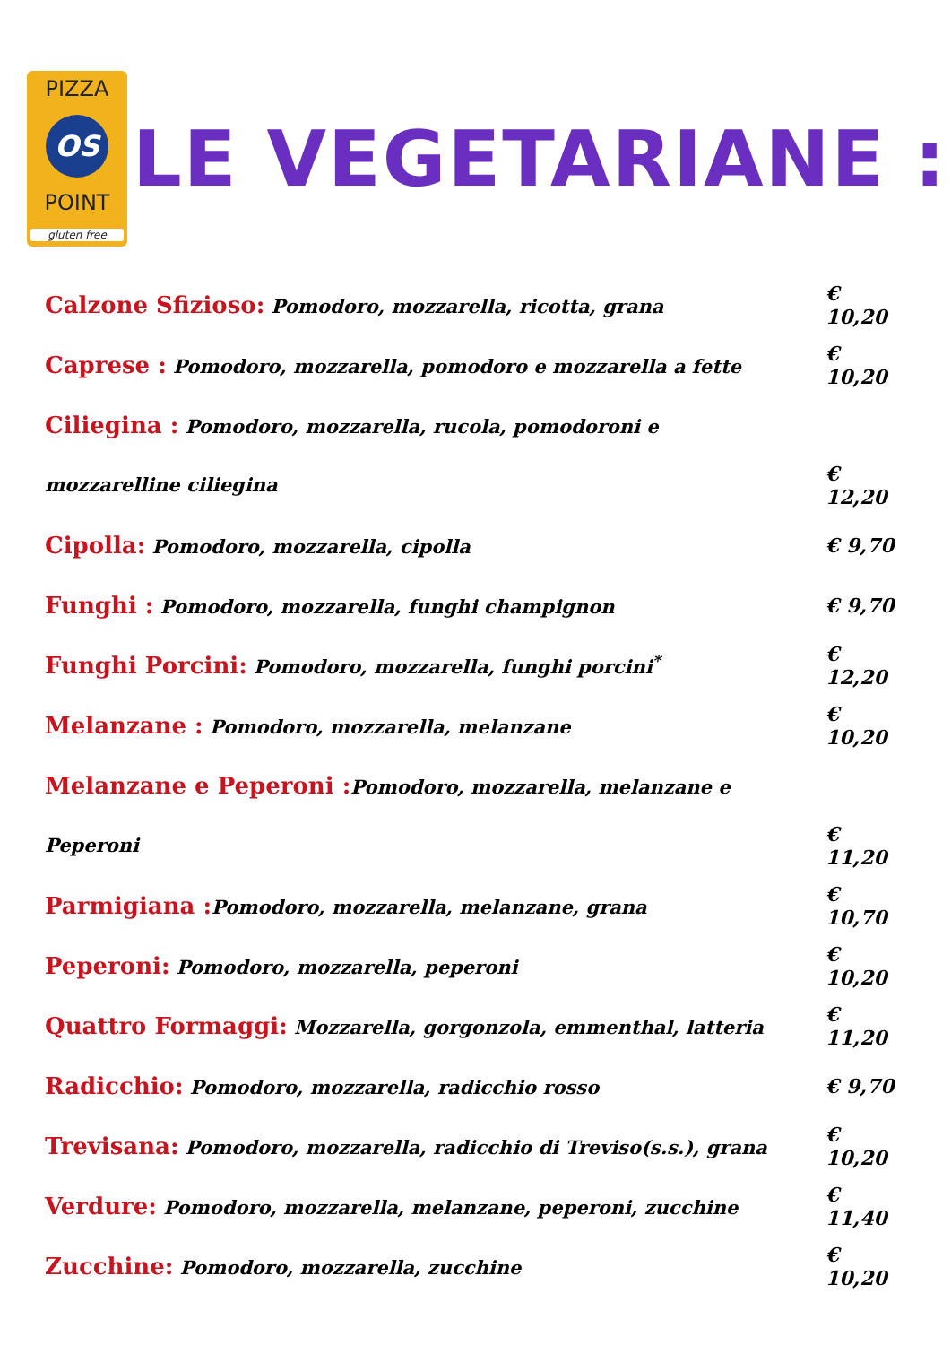PIZZA
OS
POINT
gluten free
LE VEGETARIANE :
Calzone Sfizioso: Pomodoro, mozzarella, ricotta, grana € 10,20
Caprese : Pomodoro, mozzarella, pomodoro e mozzarella a fette € 10,20
Ciliegina : Pomodoro, mozzarella, rucola, pomodoroni e
mozzarelline ciliegina € 12,20
Cipolla: Pomodoro, mozzarella, cipolla € 9,70
Funghi : Pomodoro, mozzarella, funghi champignon € 9,70
Funghi Porcini: Pomodoro, mozzarella, funghi porcini<sup>*</sup> € 12,20
Melanzane : Pomodoro, mozzarella, melanzane € 10,20
Melanzane e Peperoni : Pomodoro, mozzarella, melanzane e
Peperoni € 11,20
Parmigiana : Pomodoro, mozzarella, melanzane, grana € 10,70
Peperoni: Pomodoro, mozzarella, peperoni € 10,20
Quattro Formaggi: Mozzarella, gorgonzola, emmenthal, latteria € 11,20
Radicchio: Pomodoro, mozzarella, radicchio rosso € 9,70
Trevisana: Pomodoro, mozzarella, radicchio di Treviso(s.s.), grana € 10,20
Verdure: Pomodoro, mozzarella, melanzane, peperoni, zucchine € 11,40
Zucchine: Pomodoro, mozzarella, zucchine € 10,20